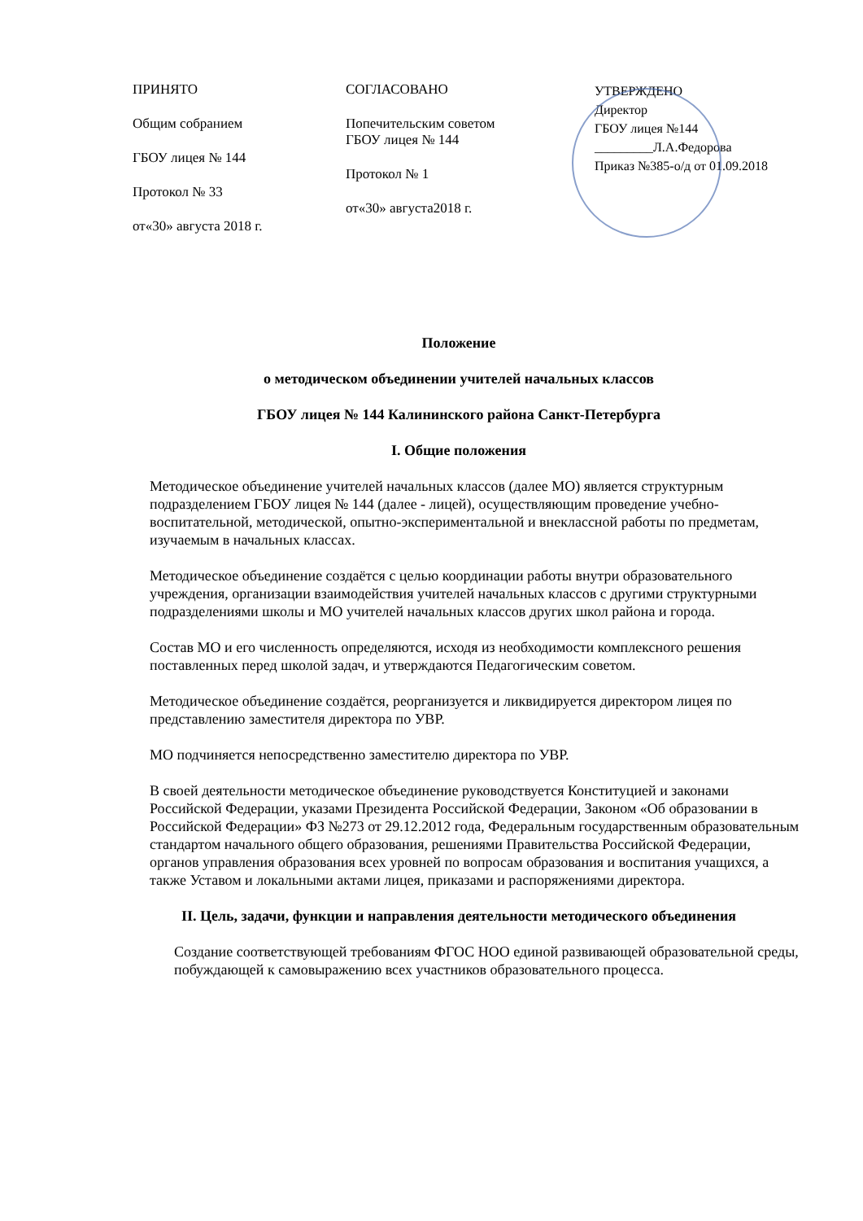ПРИНЯТО
Общим собранием
ГБОУ лицея № 144
Протокол № 33
от«30» августа 2018 г.
СОГЛАСОВАНО
Попечительским советом
ГБОУ лицея № 144
Протокол № 1
от«30» августа2018 г.
УТВЕРЖДЕНО
Директор
ГБОУ лицея №144
_________Л.А.Федорова
Приказ №385-о/д от 01.09.2018
Положение
о методическом объединении учителей начальных классов
ГБОУ лицея № 144 Калининского района Санкт-Петербурга
I. Общие положения
Методическое объединение учителей начальных классов (далее МО) является структурным подразделением ГБОУ лицея № 144 (далее - лицей), осуществляющим проведение учебно-воспитательной, методической, опытно-экспериментальной и внеклассной работы по предметам, изучаемым в начальных классах.
Методическое объединение создаётся с целью координации работы внутри образовательного учреждения, организации взаимодействия учителей начальных классов с другими структурными подразделениями школы и МО учителей начальных классов других школ района и города.
Состав МО и его численность определяются, исходя из необходимости комплексного решения поставленных перед школой задач, и утверждаются Педагогическим советом.
Методическое объединение создаётся, реорганизуется и ликвидируется директором лицея по представлению заместителя директора по УВР.
МО подчиняется непосредственно заместителю директора по УВР.
В своей деятельности методическое объединение руководствуется Конституцией и законами Российской Федерации, указами Президента Российской Федерации, Законом «Об образовании в Российской Федерации» ФЗ №273 от 29.12.2012 года, Федеральным государственным образовательным стандартом начального общего образования, решениями Правительства Российской Федерации, органов управления образования всех уровней по вопросам образования и воспитания учащихся, а также Уставом и локальными актами лицея, приказами и распоряжениями директора.
II. Цель, задачи, функции и направления деятельности методического объединения
Создание соответствующей требованиям ФГОС НОО единой развивающей образовательной среды, побуждающей к самовыражению всех участников образовательного процесса.